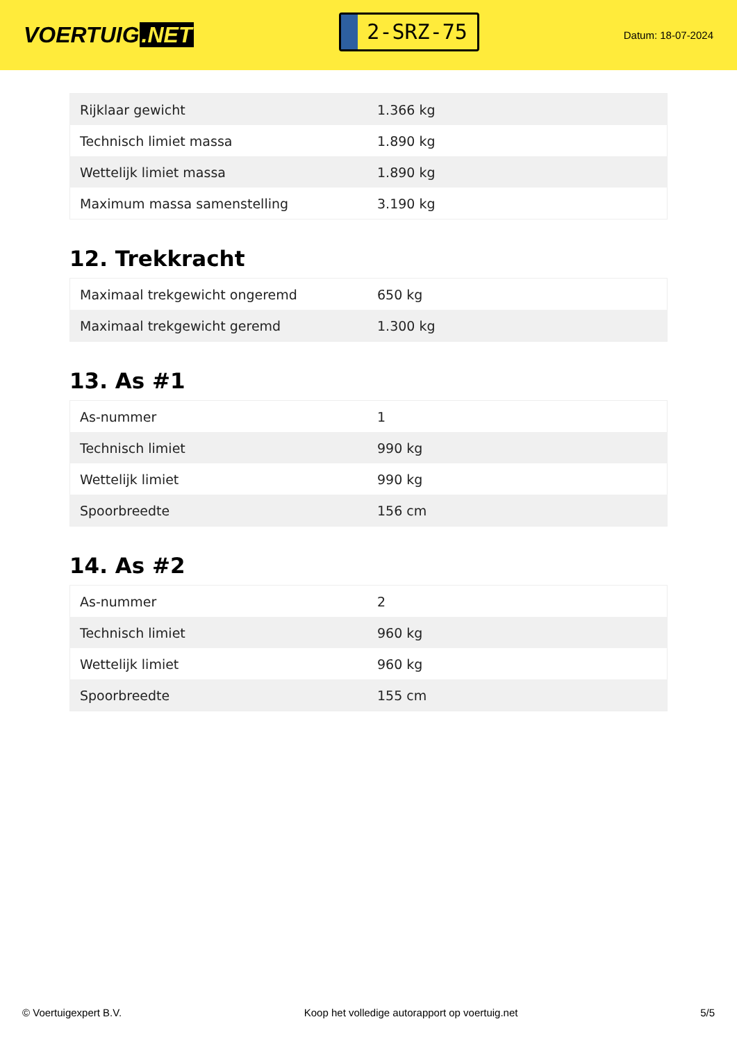VOERTUIG.NET
2-SRZ-75
Datum: 18-07-2024
| Rijklaar gewicht | 1.366 kg |
| Technisch limiet massa | 1.890 kg |
| Wettelijk limiet massa | 1.890 kg |
| Maximum massa samenstelling | 3.190 kg |
12. Trekkracht
| Maximaal trekgewicht ongeremd | 650 kg |
| Maximaal trekgewicht geremd | 1.300 kg |
13. As #1
| As-nummer | 1 |
| Technisch limiet | 990 kg |
| Wettelijk limiet | 990 kg |
| Spoorbreedte | 156 cm |
14. As #2
| As-nummer | 2 |
| Technisch limiet | 960 kg |
| Wettelijk limiet | 960 kg |
| Spoorbreedte | 155 cm |
© Voertuigexpert B.V. Koop het volledige autorapport op voertuig.net 5/5